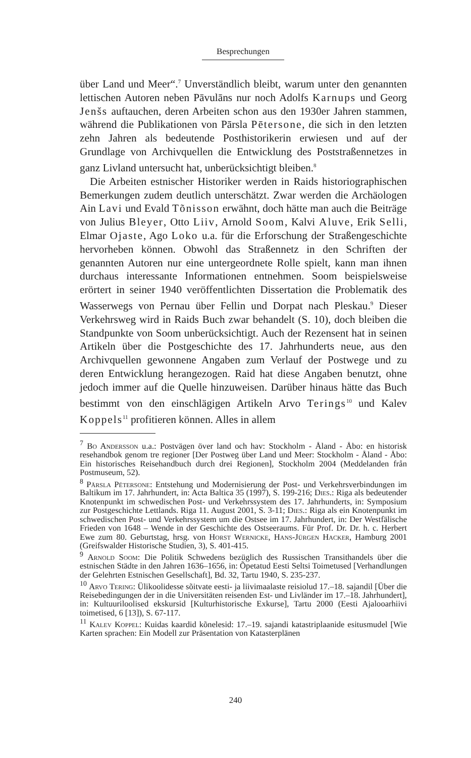Besprechungen
über Land und Meer“.<sup>7</sup> Unverständlich bleibt, warum unter den genannten lettischen Autoren neben Pāvulāns nur noch Adolfs Karnups und Georg Jenšs auftauchen, deren Arbeiten schon aus den 1930er Jahren stammen, während die Publikationen von Pārsla Pētersone, die sich in den letzten zehn Jahren als bedeutende Posthistorikerin erwiesen und auf der Grundlage von Archivquellen die Entwicklung des Poststraßennetzes in ganz Livland untersucht hat, unberücksichtigt bleiben.<sup>8</sup>
Die Arbeiten estnischer Historiker werden in Raids historiographischen Bemerkungen zudem deutlich unterschätzt. Zwar werden die Archäologen Ain Lavi und Evald Tõnisson erwähnt, doch hätte man auch die Beiträge von Julius Bleyer, Otto Liiv, Arnold Soom, Kalvi Aluve, Erik Selli, Elmar Ojaste, Ago Loko u.a. für die Erforschung der Straßengeschichte hervorheben können. Obwohl das Straßennetz in den Schriften der genannten Autoren nur eine untergeordnete Rolle spielt, kann man ihnen durchaus interessante Informationen entnehmen. Soom beispielsweise erörtert in seiner 1940 veröffentlichten Dissertation die Problematik des Wasserwegs von Pernau über Fellin und Dorpat nach Pleskau.<sup>9</sup> Dieser Verkehrsweg wird in Raids Buch zwar behandelt (S. 10), doch bleiben die Standpunkte von Soom unberücksichtigt. Auch der Rezensent hat in seinen Artikeln über die Postgeschichte des 17. Jahrhunderts neue, aus den Archivquellen gewonnene Angaben zum Verlauf der Postwege und zu deren Entwicklung herangezogen. Raid hat diese Angaben benutzt, ohne jedoch immer auf die Quelle hinzuweisen. Darüber hinaus hätte das Buch bestimmt von den einschlägigen Artikeln Arvo Terings<sup>10</sup> und Kalev Koppels<sup>11</sup> profitieren können. Alles in allem
<sup>7</sup> Bo Andersson u.a.: Postvägen över land och hav: Stockholm - Åland - Åbo: en historisk resehandbok genom tre regioner [Der Postweg über Land und Meer: Stockholm - Åland - Åbo: Ein historisches Reisehandbuch durch drei Regionen], Stockholm 2004 (Meddelanden från Postmuseum, 52).
<sup>8</sup> Pārsla Pētersone: Entstehung und Modernisierung der Post- und Verkehrsverbindungen im Baltikum im 17. Jahrhundert, in: Acta Baltica 35 (1997), S. 199-216; Dies.: Riga als bedeutender Knotenpunkt im schwedischen Post- und Verkehrssystem des 17. Jahrhunderts, in: Symposium zur Postgeschichte Lettlands. Riga 11. August 2001, S. 3-11; Dies.: Riga als ein Knotenpunkt im schwedischen Post- und Verkehrssystem um die Ostsee im 17. Jahrhundert, in: Der Westfälische Frieden von 1648 – Wende in der Geschichte des Ostseeraums. Für Prof. Dr. Dr. h. c. Herbert Ewe zum 80. Geburtstag, hrsg. von Horst Wernicke, Hans-Jürgen Hacker, Hamburg 2001 (Greifswalder Historische Studien, 3), S. 401-415.
<sup>9</sup> Arnold Soom: Die Politik Schwedens bezüglich des Russischen Transithandels über die estnischen Städte in den Jahren 1636–1656, in: Õpetatud Eesti Seltsi Toimetused [Verhandlungen der Gelehrten Estnischen Gesellschaft], Bd. 32, Tartu 1940, S. 235-237.
<sup>10</sup> Arvo Tering: Ülikoolidesse sõitvate eesti- ja liivimaalaste reisiolud 17.–18. sajandil [Über die Reisebedingungen der in die Universitäten reisenden Est- und Livländer im 17.–18. Jahrhundert], in: Kultuuriloolised ekskursid [Kulturhistorische Exkurse], Tartu 2000 (Eesti Ajalooarhiivi toimetised, 6 [13]), S. 67-117.
<sup>11</sup> Kalev Koppel: Kuidas kaardid kõnelesid: 17.–19. sajandi katastriplaanide esitusmudel [Wie Karten sprachen: Ein Modell zur Präsentation von Katasterplänen
240